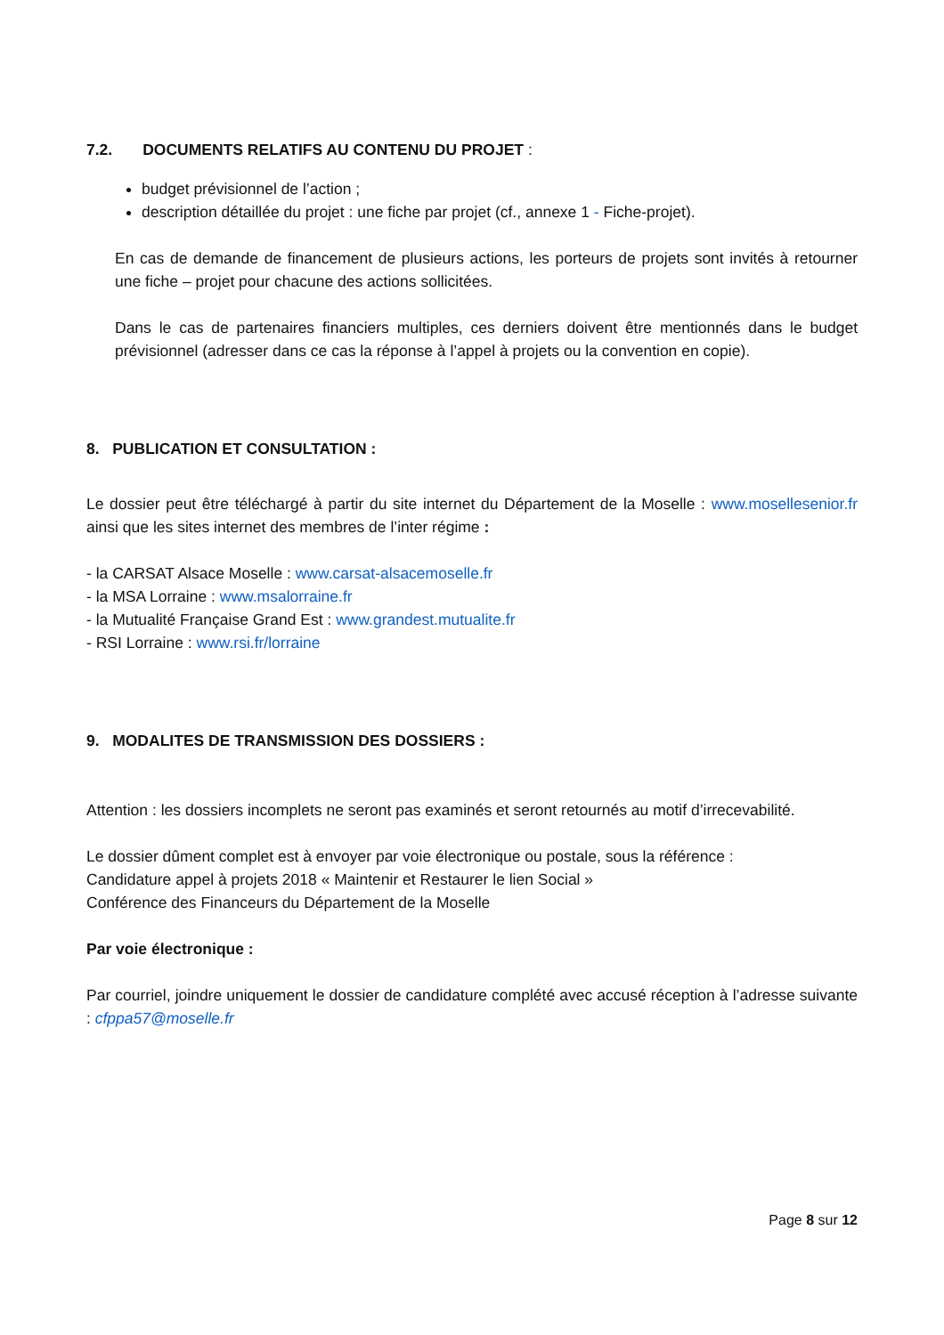7.2. DOCUMENTS RELATIFS AU CONTENU DU PROJET :
budget prévisionnel de l’action ;
description détaillée du projet : une fiche par projet (cf., annexe 1 - Fiche-projet).
En cas de demande de financement de plusieurs actions, les porteurs de projets sont invités à retourner une fiche – projet pour chacune des actions sollicitées.
Dans le cas de partenaires financiers multiples, ces derniers doivent être mentionnés dans le budget prévisionnel (adresser dans ce cas la réponse à l’appel à projets ou la convention en copie).
8. PUBLICATION ET CONSULTATION :
Le dossier peut être téléchargé à partir du site internet du Département de la Moselle : www.mosellesenior.fr ainsi que les sites internet des membres de l’inter régime :
- la CARSAT Alsace Moselle : www.carsat-alsacemoselle.fr
- la MSA Lorraine : www.msalorraine.fr
- la Mutualité Française Grand Est : www.grandest.mutualite.fr
- RSI Lorraine : www.rsi.fr/lorraine
9. MODALITES DE TRANSMISSION DES DOSSIERS :
Attention : les dossiers incomplets ne seront pas examinés et seront retournés au motif d’irrecevabilité.
Le dossier dûment complet est à envoyer par voie électronique ou postale, sous la référence :
Candidature appel à projets 2018 « Maintenir et Restaurer le lien Social »
Conférence des Financeurs du Département de la Moselle
Par voie électronique :
Par courriel, joindre uniquement le dossier de candidature complété avec accusé réception à l’adresse suivante : cfppa57@moselle.fr
Page 8 sur 12